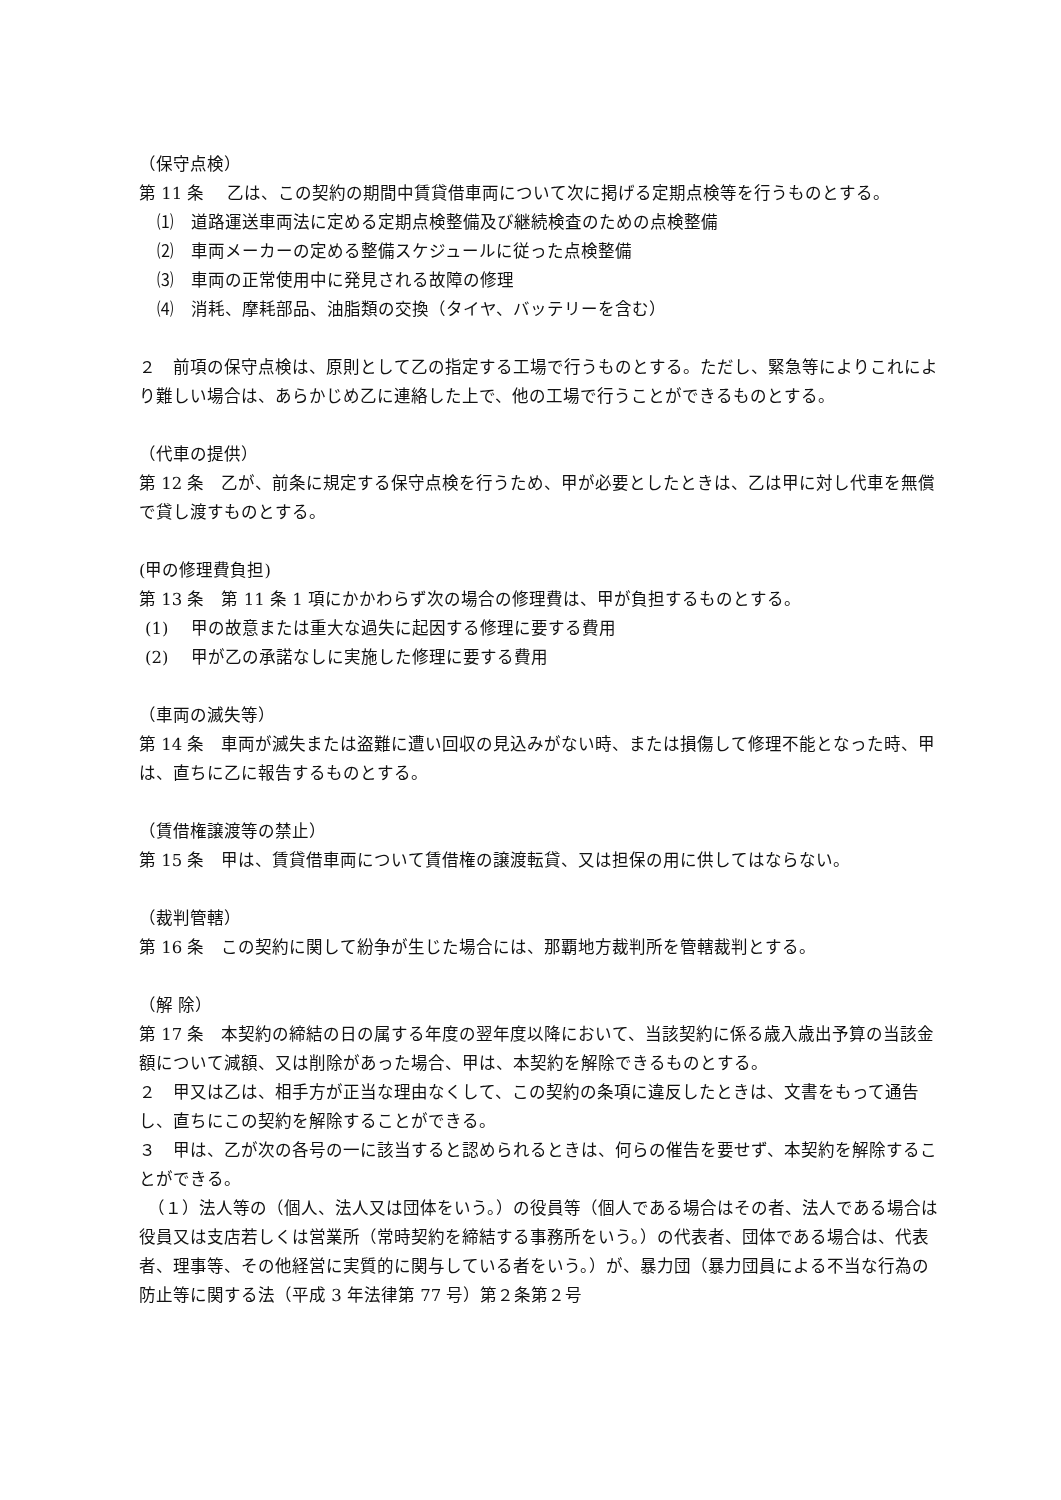（保守点検）
第 11 条　 乙は、この契約の期間中賃貸借車両について次に掲げる定期点検等を行うものとする。
⑴　道路運送車両法に定める定期点検整備及び継続検査のための点検整備
⑵　車両メーカーの定める整備スケジュールに従った点検整備
⑶　車両の正常使用中に発見される故障の修理
⑷　消耗、摩耗部品、油脂類の交換（タイヤ、バッテリーを含む）
２　前項の保守点検は、原則として乙の指定する工場で行うものとする。ただし、緊急等によりこれにより難しい場合は、あらかじめ乙に連絡した上で、他の工場で行うことができるものとする。
（代車の提供）
第 12 条　乙が、前条に規定する保守点検を行うため、甲が必要としたときは、乙は甲に対し代車を無償で貸し渡すものとする。
(甲の修理費負担)
第 13 条　第 11 条 1 項にかかわらず次の場合の修理費は、甲が負担するものとする。
(1)　 甲の故意または重大な過失に起因する修理に要する費用
(2)　 甲が乙の承諾なしに実施した修理に要する費用
（車両の滅失等）
第 14 条　車両が滅失または盗難に遭い回収の見込みがない時、または損傷して修理不能となった時、甲は、直ちに乙に報告するものとする。
（賃借権譲渡等の禁止）
第 15 条　甲は、賃貸借車両について賃借権の譲渡転貸、又は担保の用に供してはならない。
（裁判管轄）
第 16 条　この契約に関して紛争が生じた場合には、那覇地方裁判所を管轄裁判とする。
（解 除）
第 17 条　本契約の締結の日の属する年度の翌年度以降において、当該契約に係る歳入歳出予算の当該金額について減額、又は削除があった場合、甲は、本契約を解除できるものとする。
２　甲又は乙は、相手方が正当な理由なくして、この契約の条項に違反したときは、文書をもって通告し、直ちにこの契約を解除することができる。
３　甲は、乙が次の各号の一に該当すると認められるときは、何らの催告を要せず、本契約を解除することができる。
　（１）法人等の（個人、法人又は団体をいう。）の役員等（個人である場合はその者、法人である場合は役員又は支店若しくは営業所（常時契約を締結する事務所をいう。）の代表者、団体である場合は、代表者、理事等、その他経営に実質的に関与している者をいう。）が、暴力団（暴力団員による不当な行為の防止等に関する法（平成 3 年法律第 77 号）第２条第２号